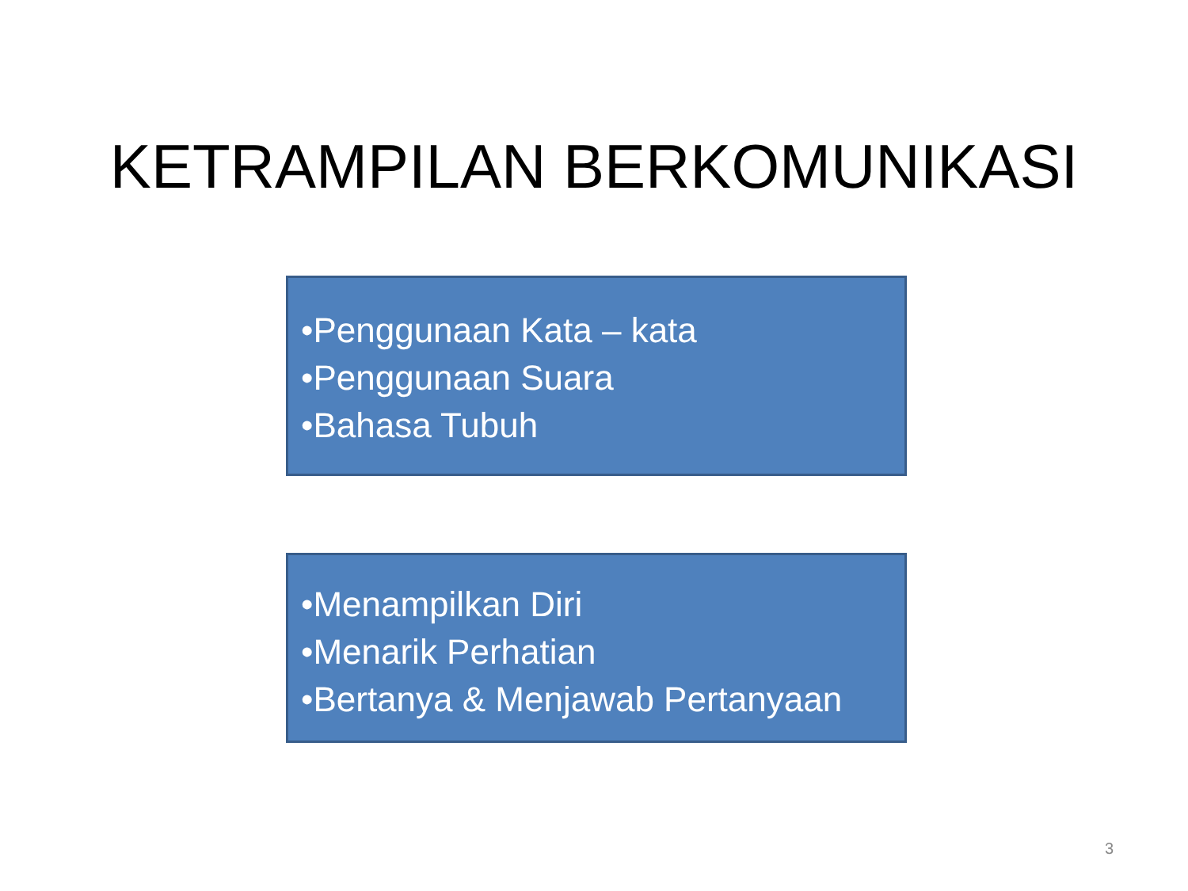KETRAMPILAN BERKOMUNIKASI
•Penggunaan Kata – kata
•Penggunaan Suara
•Bahasa Tubuh
•Menampilkan Diri
•Menarik Perhatian
•Bertanya & Menjawab Pertanyaan
3